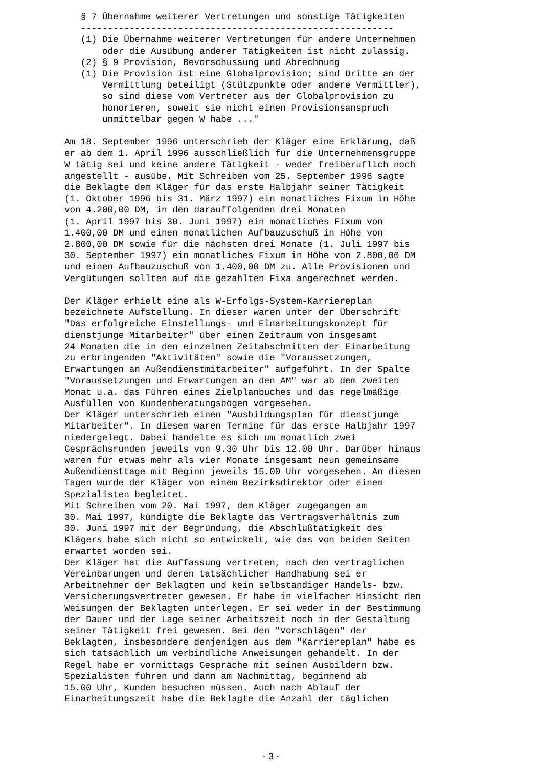§ 7 Übernahme weiterer Vertretungen und sonstige Tätigkeiten
   ----------------------------------------------------------
   (1) Die Übernahme weiterer Vertretungen für andere Unternehmen
       oder die Ausübung anderer Tätigkeiten ist nicht zulässig.
   (2) § 9 Provision, Bevorschussung und Abrechnung
   (1) Die Provision ist eine Globalprovision; sind Dritte an der
       Vermittlung beteiligt (Stützpunkte oder andere Vermittler),
       so sind diese vom Vertreter aus der Globalprovision zu
       honorieren, soweit sie nicht einen Provisionsanspruch
       unmittelbar gegen W habe ..."

Am 18. September 1996 unterschrieb der Kläger eine Erklärung, daß
er ab dem 1. April 1996 ausschließlich für die Unternehmensgruppe
W tätig sei und keine andere Tätigkeit - weder freiberuflich noch
angestellt - ausübe. Mit Schreiben vom 25. September 1996 sagte
die Beklagte dem Kläger für das erste Halbjahr seiner Tätigkeit
(1. Oktober 1996 bis 31. März 1997) ein monatliches Fixum in Höhe
von 4.200,00 DM, in den darauffolgenden drei Monaten
(1. April 1997 bis 30. Juni 1997) ein monatliches Fixum von
1.400,00 DM und einen monatlichen Aufbauzuschuß in Höhe von
2.800,00 DM sowie für die nächsten drei Monate (1. Juli 1997 bis
30. September 1997) ein monatliches Fixum in Höhe von 2.800,00 DM
und einen Aufbauzuschuß von 1.400,00 DM zu. Alle Provisionen und
Vergütungen sollten auf die gezahlten Fixa angerechnet werden.

Der Kläger erhielt eine als W-Erfolgs-System-Karriereplan
bezeichnete Aufstellung. In dieser waren unter der Überschrift
"Das erfolgreiche Einstellungs- und Einarbeitungskonzept für
dienstjunge Mitarbeiter" über einen Zeitraum von insgesamt
24 Monaten die in den einzelnen Zeitabschnitten der Einarbeitung
zu erbringenden "Aktivitäten" sowie die "Voraussetzungen,
Erwartungen an Außendienstmitarbeiter" aufgeführt. In der Spalte
"Voraussetzungen und Erwartungen an den AM" war ab dem zweiten
Monat u.a. das Führen eines Zielplanbuches und das regelmäßige
Ausfüllen von Kundenberatungsbögen vorgesehen.
Der Kläger unterschrieb einen "Ausbildungsplan für dienstjunge
Mitarbeiter". In diesem waren Termine für das erste Halbjahr 1997
niedergelegt. Dabei handelte es sich um monatlich zwei
Gesprächsrunden jeweils von 9.30 Uhr bis 12.00 Uhr. Darüber hinaus
waren für etwas mehr als vier Monate insgesamt neun gemeinsame
Außendiensttage mit Beginn jeweils 15.00 Uhr vorgesehen. An diesen
Tagen wurde der Kläger von einem Bezirksdirektor oder einem
Spezialisten begleitet.
Mit Schreiben vom 20. Mai 1997, dem Kläger zugegangen am
30. Mai 1997, kündigte die Beklagte das Vertragsverhältnis zum
30. Juni 1997 mit der Begründung, die Abschlußtätigkeit des
Klägers habe sich nicht so entwickelt, wie das von beiden Seiten
erwartet worden sei.
Der Kläger hat die Auffassung vertreten, nach den vertraglichen
Vereinbarungen und deren tatsächlicher Handhabung sei er
Arbeitnehmer der Beklagten und kein selbständiger Handels- bzw.
Versicherungsvertreter gewesen. Er habe in vielfacher Hinsicht den
Weisungen der Beklagten unterlegen. Er sei weder in der Bestimmung
der Dauer und der Lage seiner Arbeitszeit noch in der Gestaltung
seiner Tätigkeit frei gewesen. Bei den "Vorschlägen" der
Beklagten, insbesondere denjenigen aus dem "Karriereplan" habe es
sich tatsächlich um verbindliche Anweisungen gehandelt. In der
Regel habe er vormittags Gespräche mit seinen Ausbildern bzw.
Spezialisten führen und dann am Nachmittag, beginnend ab
15.00 Uhr, Kunden besuchen müssen. Auch nach Ablauf der
Einarbeitungszeit habe die Beklagte die Anzahl der täglichen
- 3 -